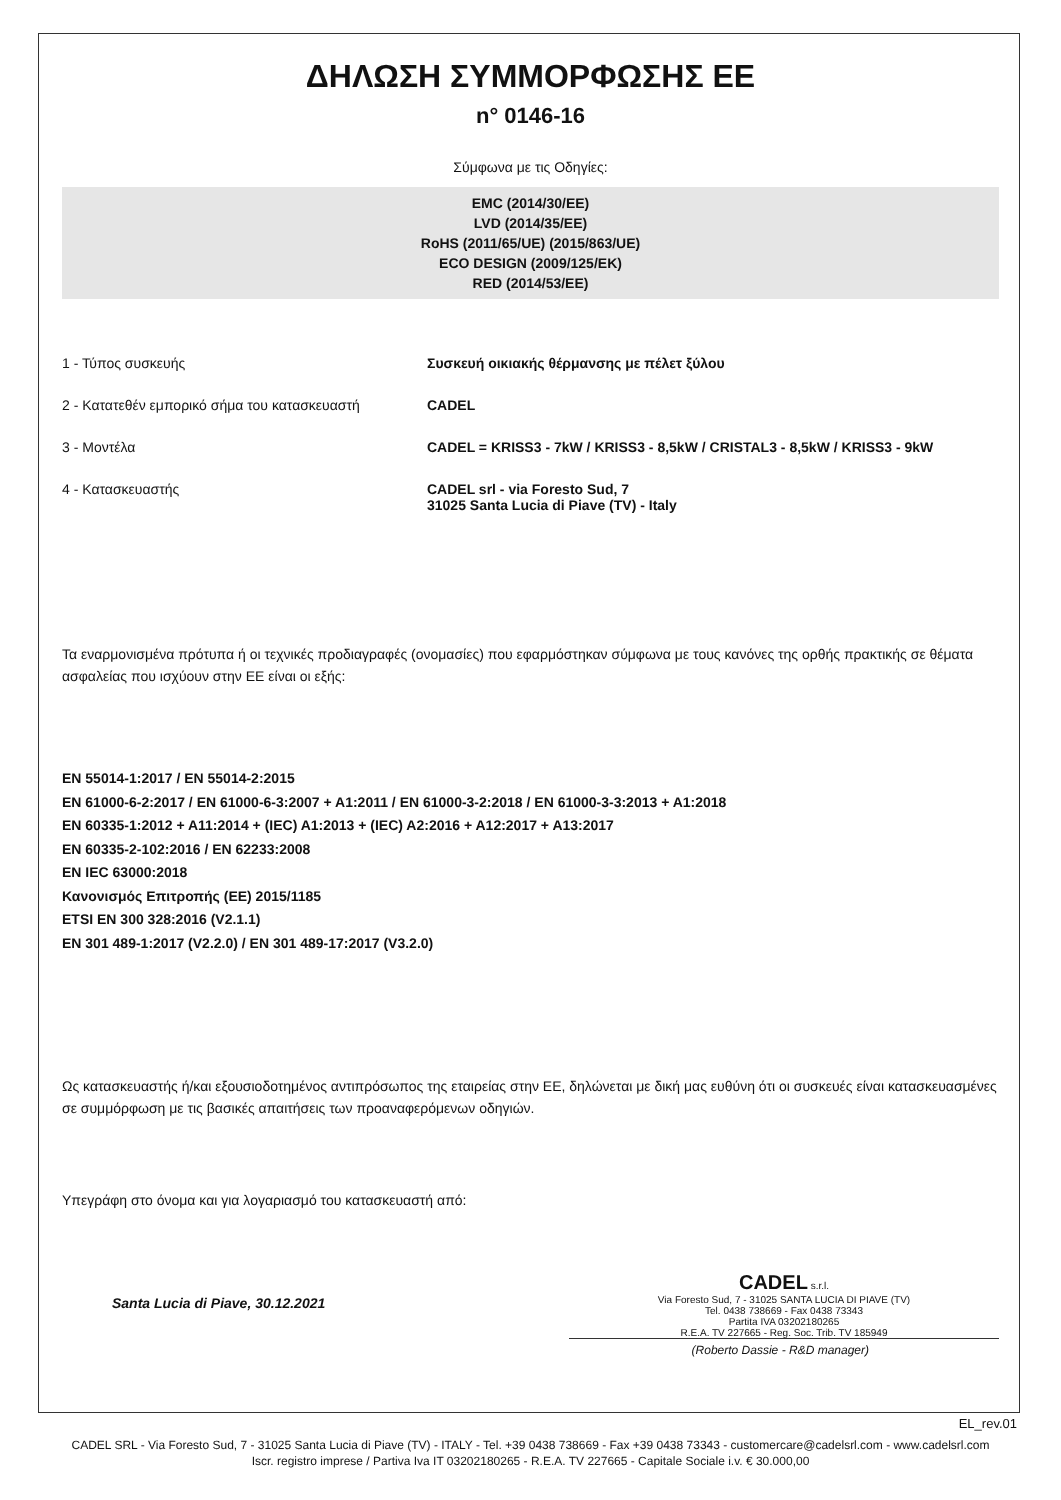ΔΗΛΩΣΗ ΣΥΜΜΟΡΦΩΣΗΣ ΕΕ
n° 0146-16
Σύμφωνα με τις Οδηγίες:
EMC (2014/30/EE)
LVD (2014/35/EE)
RoHS (2011/65/UE) (2015/863/UE)
ECO DESIGN (2009/125/EK)
RED (2014/53/EE)
1 - Τύπος συσκευής Συσκευή οικιακής θέρμανσης με πέλετ ξύλου
2 - Κατατεθέν εμπορικό σήμα του κατασκευαστή
CADEL
3 - Μοντέλα CADEL = KRISS3 - 7kW / KRISS3 - 8,5kW / CRISTAL3 - 8,5kW / KRISS3 - 9kW
4 - Κατασκευαστής CADEL srl - via Foresto Sud, 7
31025 Santa Lucia di Piave (TV) - Italy
Τα εναρμονισμένα πρότυπα ή οι τεχνικές προδιαγραφές (ονομασίες) που εφαρμόστηκαν σύμφωνα με τους κανόνες της ορθής πρακτικής σε θέματα ασφαλείας που ισχύουν στην ΕΕ είναι οι εξής:
EN 55014-1:2017 / EN 55014-2:2015
EN 61000-6-2:2017 / EN 61000-6-3:2007 + A1:2011 / EN 61000-3-2:2018 / EN 61000-3-3:2013 + A1:2018
EN 60335-1:2012 + A11:2014 + (IEC) A1:2013 + (IEC) A2:2016 + A12:2017 + A13:2017
EN 60335-2-102:2016 / EN 62233:2008
EN IEC 63000:2018
Κανονισμός Επιτροπής (ΕΕ) 2015/1185
ETSI EN 300 328:2016 (V2.1.1)
EN 301 489-1:2017 (V2.2.0) / EN 301 489-17:2017 (V3.2.0)
Ως κατασκευαστής ή/και εξουσιοδοτημένος αντιπρόσωπος της εταιρείας στην ΕΕ, δηλώνεται με δική μας ευθύνη ότι οι συσκευές είναι κατασκευασμένες σε συμμόρφωση με τις βασικές απαιτήσεις των προαναφερόμενων οδηγιών.
Υπεγράφη στο όνομα και για λογαριασμό του κατασκευαστή από:
Santa Lucia di Piave, 30.12.2021
CADEL s.r.l.
Via Foresto Sud, 7 - 31025 SANTA LUCIA DI PIAVE (TV)
Tel. 0438 738669 - Fax 0438 73343
Partita IVA 03202180265
R.E.A. TV 227665 - Reg. Soc. Trib. TV 185949
(Roberto Dassie - R&D manager)
EL_rev.01
CADEL SRL - Via Foresto Sud, 7 - 31025 Santa Lucia di Piave (TV) - ITALY - Tel. +39 0438 738669 - Fax +39 0438 73343 - customercare@cadelsrl.com - www.cadelsrl.com
Iscr. registro imprese / Partiva Iva IT 03202180265 - R.E.A. TV 227665 - Capitale Sociale i.v. € 30.000,00